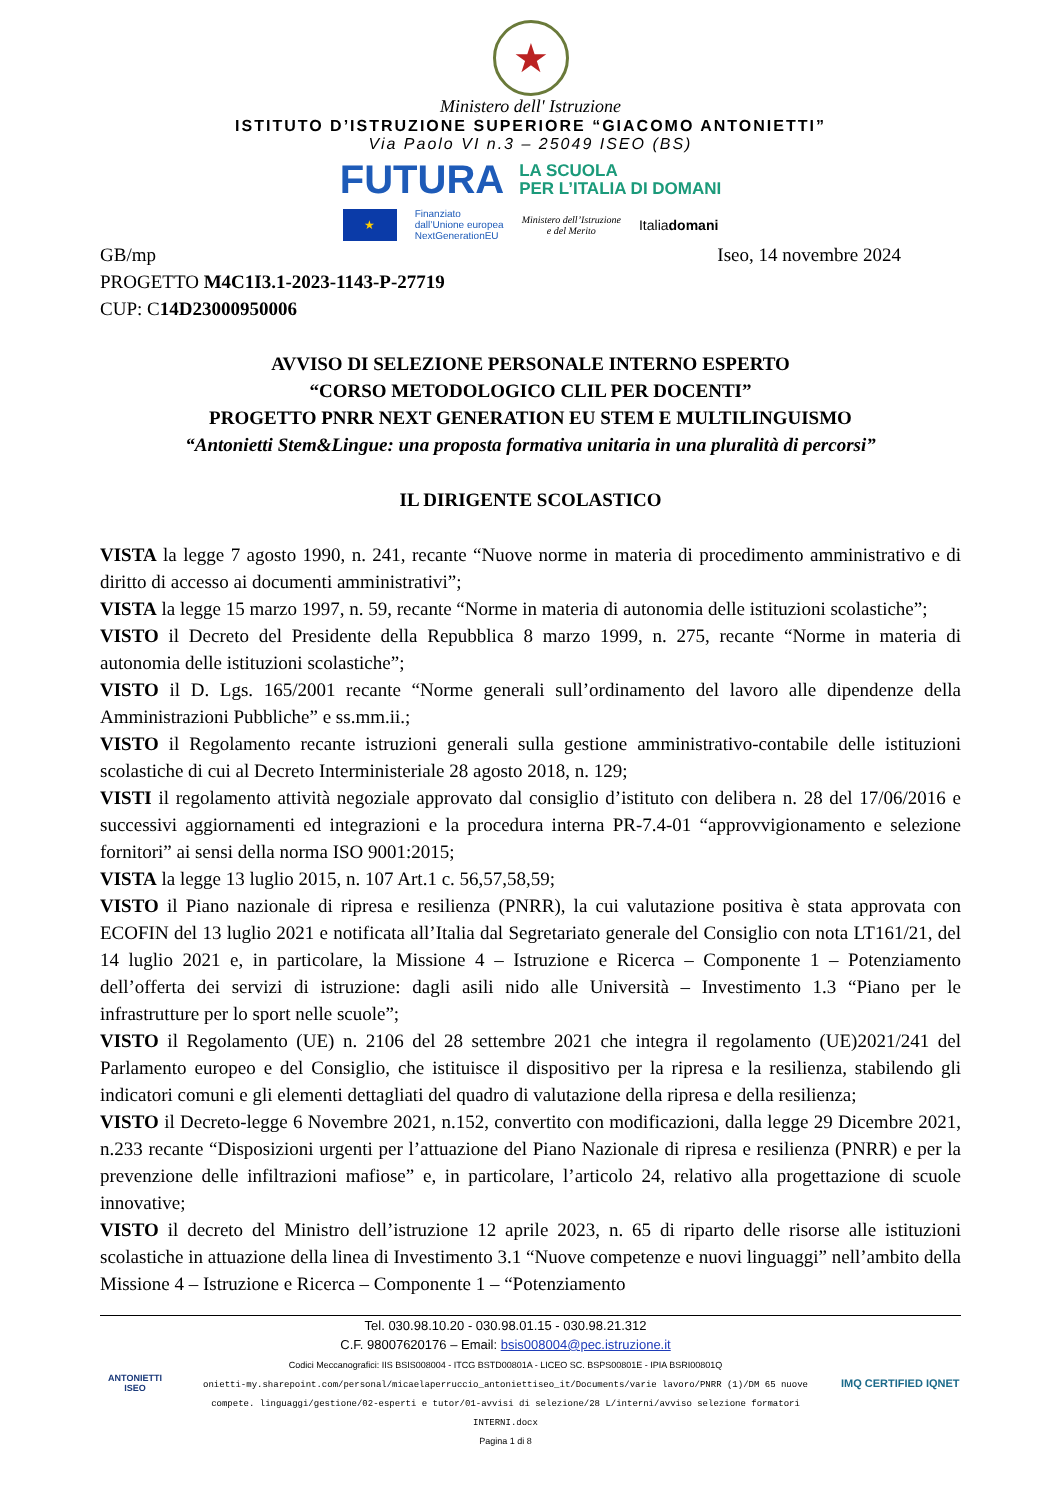★
Ministero dell' Istruzione
ISTITUTO D’ISTRUZIONE SUPERIORE “GIACOMO ANTONIETTI”
Via Paolo VI n.3 – 25049 ISEO (BS)
FUTURA LA SCUOLA
PER L’ITALIA DI DOMANI
★ Finanziato
dall’Unione europea
NextGenerationEU Ministero dell’Istruzione
e del Merito Italiadomani
GB/mp Iseo, 14 novembre 2024
PROGETTO M4C1I3.1-2023-1143-P-27719
CUP: C14D23000950006
AVVISO DI SELEZIONE PERSONALE INTERNO ESPERTO
“CORSO METODOLOGICO CLIL PER DOCENTI”
PROGETTO PNRR NEXT GENERATION EU STEM E MULTILINGUISMO
“Antonietti Stem&Lingue: una proposta formativa unitaria in una pluralità di percorsi”
IL DIRIGENTE SCOLASTICO
VISTA la legge 7 agosto 1990, n. 241, recante “Nuove norme in materia di procedimento amministrativo e di diritto di accesso ai documenti amministrativi”;
VISTA la legge 15 marzo 1997, n. 59, recante “Norme in materia di autonomia delle istituzioni scolastiche”;
VISTO il Decreto del Presidente della Repubblica 8 marzo 1999, n. 275, recante “Norme in materia di autonomia delle istituzioni scolastiche”;
VISTO il D. Lgs. 165/2001 recante “Norme generali sull’ordinamento del lavoro alle dipendenze della Amministrazioni Pubbliche” e ss.mm.ii.;
VISTO il Regolamento recante istruzioni generali sulla gestione amministrativo-contabile delle istituzioni scolastiche di cui al Decreto Interministeriale 28 agosto 2018, n. 129;
VISTI il regolamento attività negoziale approvato dal consiglio d’istituto con delibera n. 28 del 17/06/2016 e successivi aggiornamenti ed integrazioni e la procedura interna PR-7.4-01 “approvvigionamento e selezione fornitori” ai sensi della norma ISO 9001:2015;
VISTA la legge 13 luglio 2015, n. 107 Art.1 c. 56,57,58,59;
VISTO il Piano nazionale di ripresa e resilienza (PNRR), la cui valutazione positiva è stata approvata con ECOFIN del 13 luglio 2021 e notificata all’Italia dal Segretariato generale del Consiglio con nota LT161/21, del 14 luglio 2021 e, in particolare, la Missione 4 – Istruzione e Ricerca – Componente 1 – Potenziamento dell’offerta dei servizi di istruzione: dagli asili nido alle Università – Investimento 1.3 “Piano per le infrastrutture per lo sport nelle scuole”;
VISTO il Regolamento (UE) n. 2106 del 28 settembre 2021 che integra il regolamento (UE)2021/241 del Parlamento europeo e del Consiglio, che istituisce il dispositivo per la ripresa e la resilienza, stabilendo gli indicatori comuni e gli elementi dettagliati del quadro di valutazione della ripresa e della resilienza;
VISTO il Decreto-legge 6 Novembre 2021, n.152, convertito con modificazioni, dalla legge 29 Dicembre 2021, n.233 recante “Disposizioni urgenti per l’attuazione del Piano Nazionale di ripresa e resilienza (PNRR) e per la prevenzione delle infiltrazioni mafiose” e, in particolare, l’articolo 24, relativo alla progettazione di scuole innovative;
VISTO il decreto del Ministro dell’istruzione 12 aprile 2023, n. 65 di riparto delle risorse alle istituzioni scolastiche in attuazione della linea di Investimento 3.1 “Nuove competenze e nuovi linguaggi” nell’ambito della Missione 4 – Istruzione e Ricerca – Componente 1 – “Potenziamento
ANTONIETTI
ISEO
Tel. 030.98.10.20 - 030.98.01.15 - 030.98.21.312
C.F. 98007620176 – Email: bsis008004@pec.istruzione.it
Codici Meccanografici: IIS BSIS008004 - ITCG BSTD00801A - LICEO SC. BSPS00801E - IPIA BSRI00801Q
onietti-my.sharepoint.com/personal/micaelaperruccio_antoniettiseo_it/Documents/varie lavoro/PNRR (1)/DM 65 nuove compete. linguaggi/gestione/02-esperti e tutor/01-avvisi di selezione/28 L/interni/avviso selezione formatori INTERNI.docx
Pagina 1 di 8
IMQ CERTIFIED IQNET